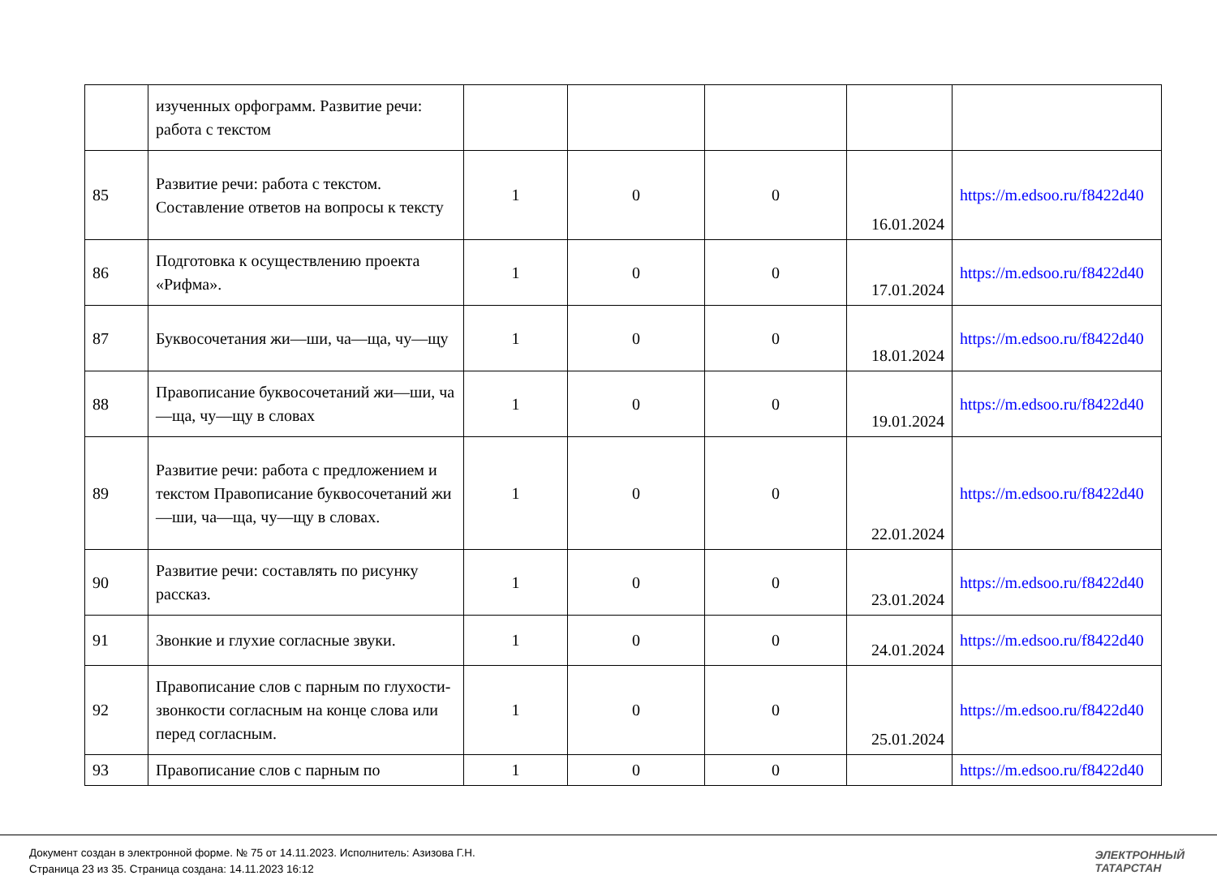| | изученных орфограмм. Развитие речи: работа с текстом | | | | | |
| 85 | Развитие речи: работа с текстом. Составление ответов на вопросы к тексту | 1 | 0 | 0 | 16.01.2024 | https://m.edsoo.ru/f8422d40 |
| 86 | Подготовка к осуществлению проекта «Рифма». | 1 | 0 | 0 | 17.01.2024 | https://m.edsoo.ru/f8422d40 |
| 87 | Буквосочетания жи—ши, ча—ща, чу—щу | 1 | 0 | 0 | 18.01.2024 | https://m.edsoo.ru/f8422d40 |
| 88 | Правописание буквосочетаний жи—ши, ча—ща, чу—щу в словах | 1 | 0 | 0 | 19.01.2024 | https://m.edsoo.ru/f8422d40 |
| 89 | Развитие речи: работа с предложением и текстом Правописание буквосочетаний жи—ши, ча—ща, чу—щу в словах. | 1 | 0 | 0 | 22.01.2024 | https://m.edsoo.ru/f8422d40 |
| 90 | Развитие речи: составлять по рисунку рассказ. | 1 | 0 | 0 | 23.01.2024 | https://m.edsoo.ru/f8422d40 |
| 91 | Звонкие и глухие согласные звуки. | 1 | 0 | 0 | 24.01.2024 | https://m.edsoo.ru/f8422d40 |
| 92 | Правописание слов с парным по глухости- звонкости согласным на конце слова или перед согласным. | 1 | 0 | 0 | 25.01.2024 | https://m.edsoo.ru/f8422d40 |
| 93 | Правописание слов с парным по | 1 | 0 | 0 | | https://m.edsoo.ru/f8422d40 |
Документ создан в электронной форме. № 75 от 14.11.2023. Исполнитель: Азизова Г.Н.
Страница 23 из 35. Страница создана: 14.11.2023 16:12
ЭЛЕКТРОННЫЙ
ТАТАРСТАН